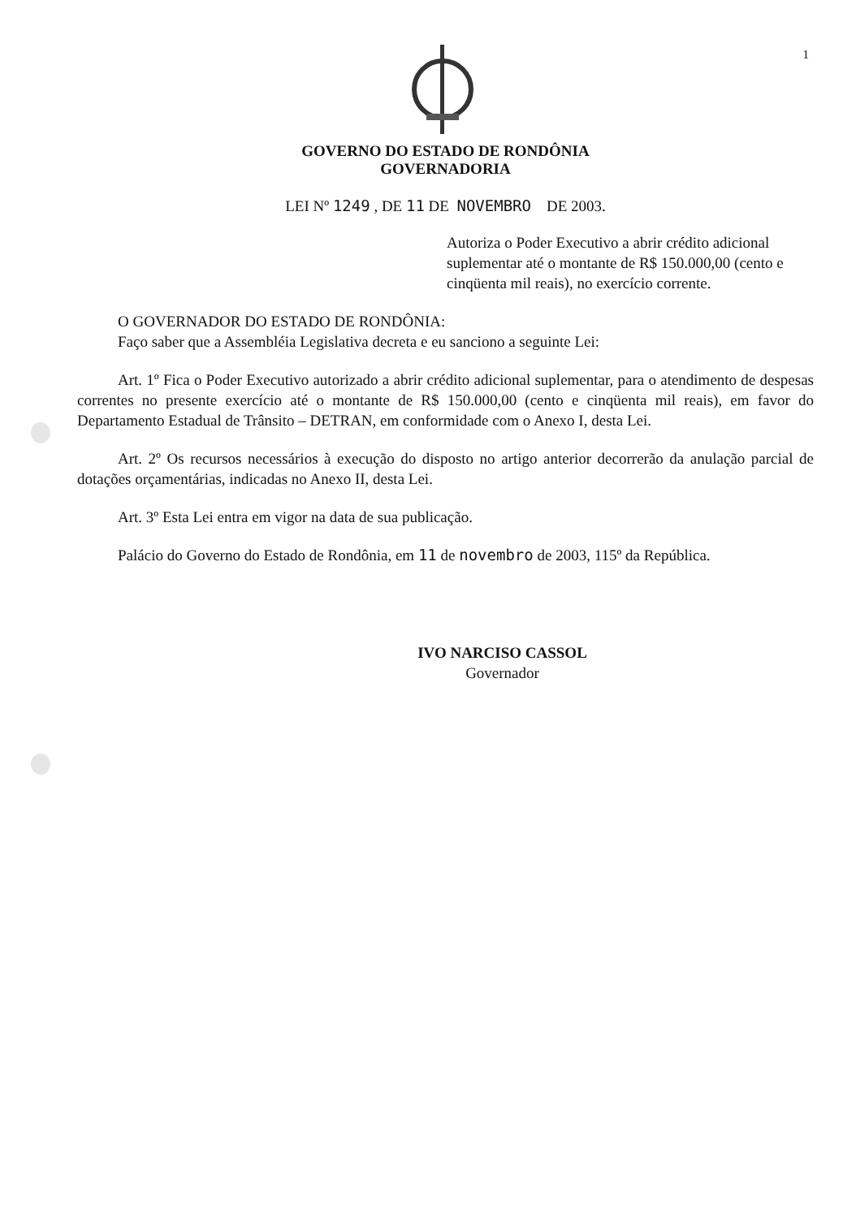1
GOVERNO DO ESTADO DE RONDÔNIA
GOVERNADORIA
LEI Nº 1249 , DE 11 DE NOVEMBRO DE 2003.
Autoriza o Poder Executivo a abrir crédito adicional suplementar até o montante de R$ 150.000,00 (cento e cinqüenta mil reais), no exercício corrente.
O GOVERNADOR DO ESTADO DE RONDÔNIA:
Faço saber que a Assembléia Legislativa decreta e eu sanciono a seguinte Lei:
Art. 1º Fica o Poder Executivo autorizado a abrir crédito adicional suplementar, para o atendimento de despesas correntes no presente exercício até o montante de R$ 150.000,00 (cento e cinqüenta mil reais), em favor do Departamento Estadual de Trânsito – DETRAN, em conformidade com o Anexo I, desta Lei.
Art. 2º Os recursos necessários à execução do disposto no artigo anterior decorrerão da anulação parcial de dotações orçamentárias, indicadas no Anexo II, desta Lei.
Art. 3º Esta Lei entra em vigor na data de sua publicação.
Palácio do Governo do Estado de Rondônia, em 11 de novembro de 2003, 115º da República.
IVO NARCISO CASSOL
Governador